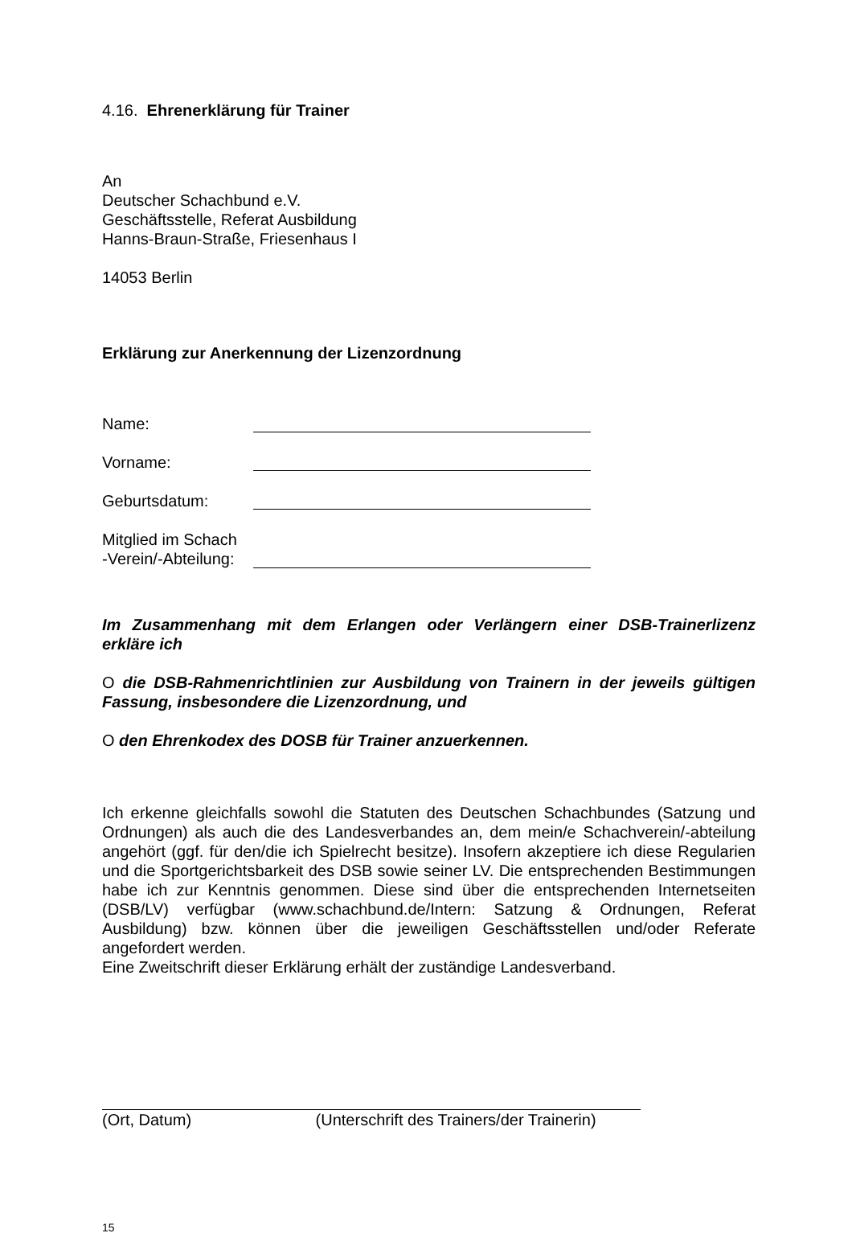4.16. Ehrenerklärung für Trainer
An
Deutscher Schachbund e.V.
Geschäftsstelle, Referat Ausbildung
Hanns-Braun-Straße, Friesenhaus I
14053 Berlin
Erklärung zur Anerkennung der Lizenzordnung
Name:
Vorname:
Geburtsdatum:
Mitglied im Schach
-Verein/-Abteilung:
Im Zusammenhang mit dem Erlangen oder Verlängern einer DSB-Trainerlizenz erkläre ich
O die DSB-Rahmenrichtlinien zur Ausbildung von Trainern in der jeweils gültigen Fassung, insbesondere die Lizenzordnung, und
O den Ehrenkodex des DOSB für Trainer anzuerkennen.
Ich erkenne gleichfalls sowohl die Statuten des Deutschen Schachbundes (Satzung und Ordnungen) als auch die des Landesverbandes an, dem mein/e Schachverein/-abteilung angehört (ggf. für den/die ich Spielrecht besitze). Insofern akzeptiere ich diese Regularien und die Sportgerichtsbarkeit des DSB sowie seiner LV. Die entsprechenden Bestimmungen habe ich zur Kenntnis genommen. Diese sind über die entsprechenden Internetseiten (DSB/LV) verfügbar (www.schachbund.de/Intern: Satzung & Ordnungen, Referat Ausbildung) bzw. können über die jeweiligen Geschäftsstellen und/oder Referate angefordert werden.
Eine Zweitschrift dieser Erklärung erhält der zuständige Landesverband.
(Ort, Datum) (Unterschrift des Trainers/der Trainerin)
15